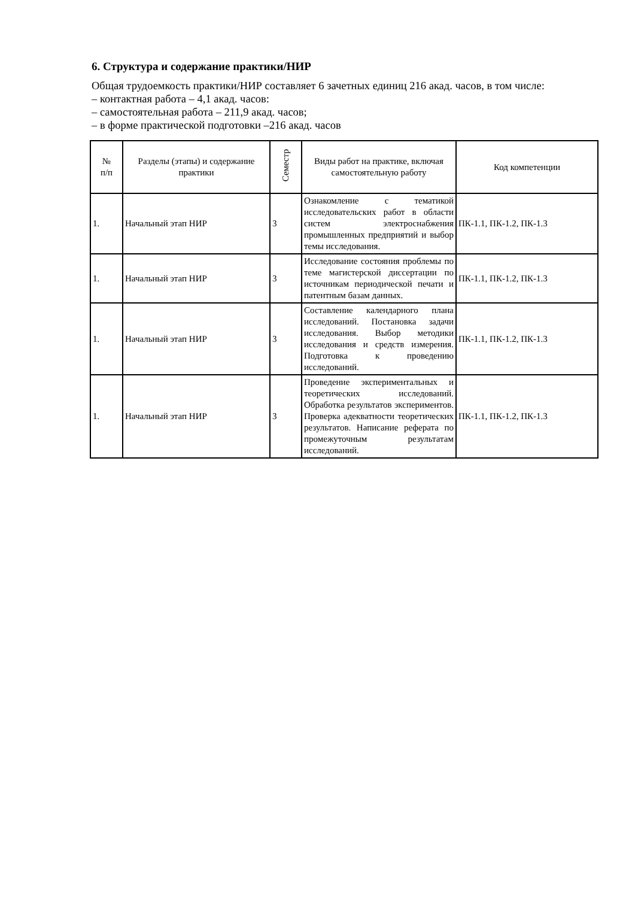6. Структура и содержание практики/НИР
Общая трудоемкость практики/НИР составляет 6 зачетных единиц 216 акад. часов, в том числе:
– контактная работа – 4,1 акад. часов:
– самостоятельная работа – 211,9 акад. часов;
– в форме практической подготовки –216 акад. часов
| № п/п | Разделы (этапы) и содержание практики | Семестр | Виды работ на практике, включая самостоятельную работу | Код компетенции |
| --- | --- | --- | --- | --- |
| 1. | Начальный этап НИР | 3 | Ознакомление с тематикой исследовательских работ в области систем электроснабжения промышленных предприятий и выбор темы исследования. | ПК-1.1, ПК-1.2, ПК-1.3 |
| 1. | Начальный этап НИР | 3 | Исследование состояния проблемы по теме магистерской диссертации по источникам периодической печати и патентным базам данных. | ПК-1.1, ПК-1.2, ПК-1.3 |
| 1. | Начальный этап НИР | 3 | Составление календарного плана исследований. Постановка задачи исследования. Выбор методики исследования и средств измерения. Подготовка к проведению исследований. | ПК-1.1, ПК-1.2, ПК-1.3 |
| 1. | Начальный этап НИР | 3 | Проведение экспериментальных и теоретических исследований. Обработка результатов экспериментов. Проверка адекватности теоретических результатов. Написание реферата по промежуточным результатам исследований. | ПК-1.1, ПК-1.2, ПК-1.3 |